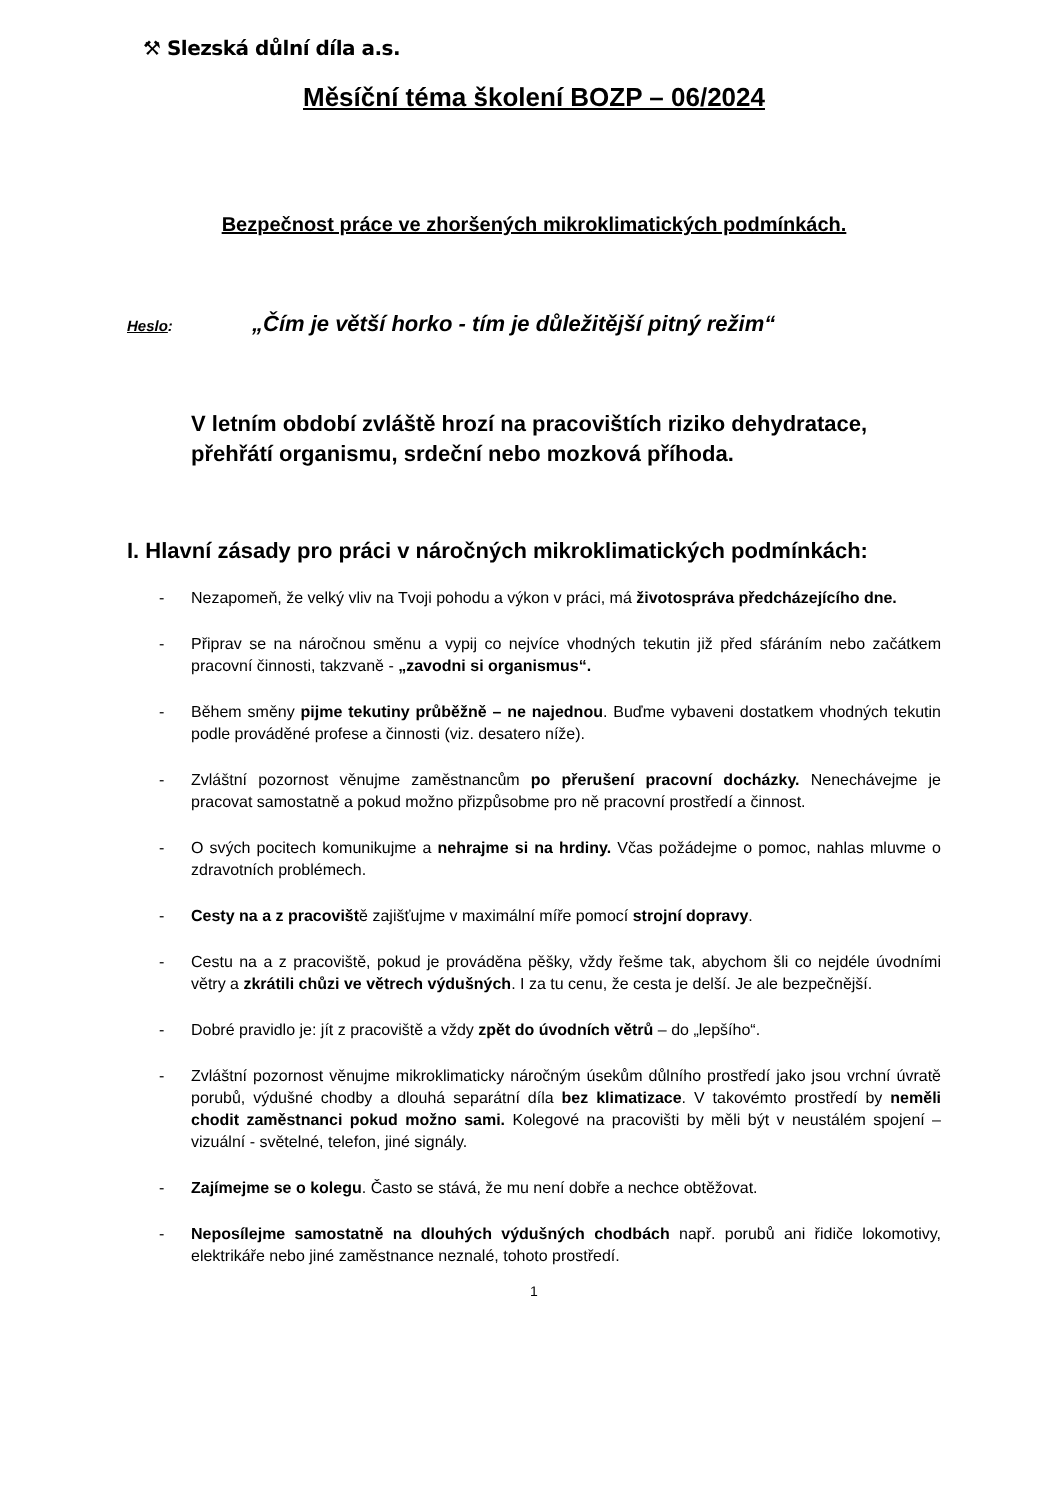⚒ Slezská důlní díla a.s.
Měsíční téma školení BOZP – 06/2024
Bezpečnost práce ve zhoršených mikroklimatických podmínkách.
Heslo: „Čím je větší horko - tím je důležitější pitný režim“
V letním období zvláště hrozí na pracovištích riziko dehydratace, přehřátí organismu, srdeční nebo mozková příhoda.
I. Hlavní zásady pro práci v náročných mikroklimatických podmínkách:
- Nezapomeň, že velký vliv na Tvoji pohodu a výkon v práci, má životospráva předcházejícího dne.
- Připrav se na náročnou směnu a vypij co nejvíce vhodných tekutin již před sfáráním nebo začátkem pracovní činnosti, takzvaně - „zavodni si organismus“.
- Během směny pijme tekutiny průběžně – ne najednou. Buďme vybaveni dostatkem vhodných tekutin podle prováděné profese a činnosti (viz. desatero níže).
- Zvláštní pozornost věnujme zaměstnancům po přerušení pracovní docházky. Nenechávejme je pracovat samostatně a pokud možno přizpůsobme pro ně pracovní prostředí a činnost.
- O svých pocitech komunikujme a nehrajme si na hrdiny. Včas požádejme o pomoc, nahlas mluvme o zdravotních problémech.
- Cesty na a z pracoviště zajišťujme v maximální míře pomocí strojní dopravy.
- Cestu na a z pracoviště, pokud je prováděna pěšky, vždy řešme tak, abychom šli co nejdéle úvodními větry a zkrátili chůzi ve větrech výdušných. I za tu cenu, že cesta je delší. Je ale bezpečnější.
- Dobré pravidlo je: jít z pracoviště a vždy zpět do úvodních větrů – do „lepšího“.
- Zvláštní pozornost věnujme mikroklimaticky náročným úsekům důlního prostředí jako jsou vrchní úvratě porubů, výdušné chodby a dlouhá separátní díla bez klimatizace. V takovémto prostředí by neměli chodit zaměstnanci pokud možno sami. Kolegové na pracovišti by měli být v neustálém spojení – vizuální - světelné, telefon, jiné signály.
- Zajímejme se o kolegu. Často se stává, že mu není dobře a nechce obtěžovat.
- Neposílejme samostatně na dlouhých výdušných chodbách např. porubů ani řidiče lokomotivy, elektrikáře nebo jiné zaměstnance neznalé, tohoto prostředí.
1